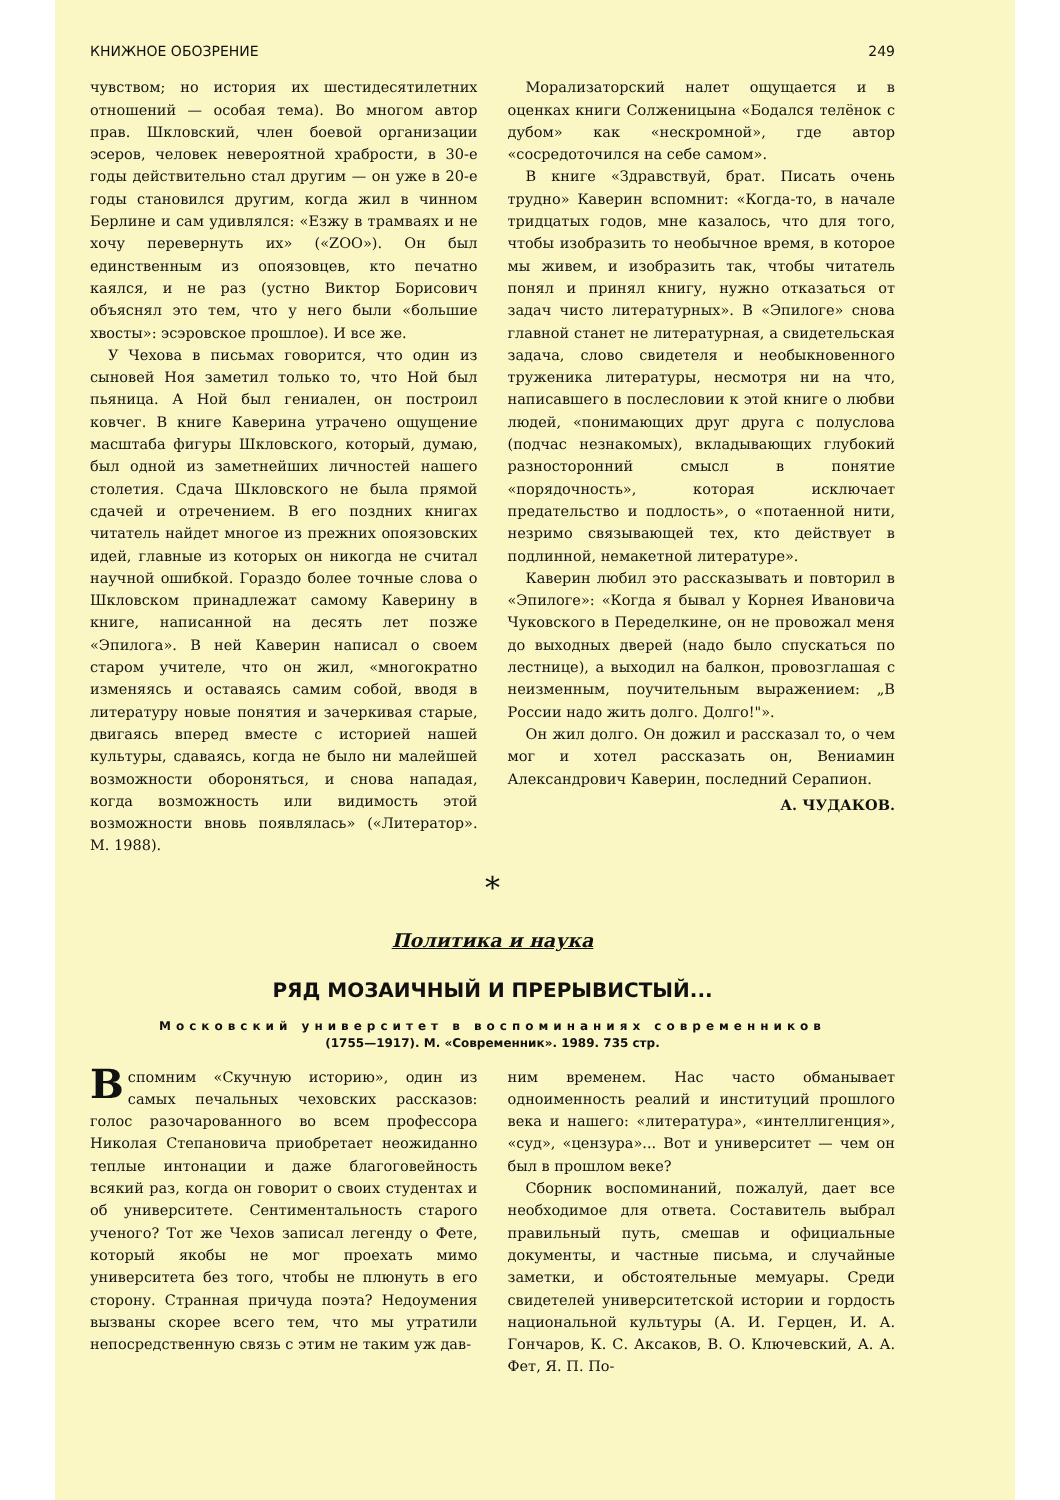КНИЖНОЕ ОБОЗРЕНИЕ 249
чувством; но история их шестидесятилетних отношений — особая тема). Во многом автор прав. Шкловский, член боевой организации эсеров, человек невероятной храбрости, в 30-е годы действительно стал другим — он уже в 20-е годы становился другим, когда жил в чинном Берлине и сам удивлялся: «Езжу в трамваях и не хочу перевернуть их» («ZOO»). Он был единственным из опоязовцев, кто печатно каялся, и не раз (устно Виктор Борисович объяснял это тем, что у него были «большие хвосты»: эсэровское прошлое). И все же.
У Чехова в письмах говорится, что один из сыновей Ноя заметил только то, что Ной был пьяница. А Ной был гениален, он построил ковчег. В книге Каверина утрачено ощущение масштаба фигуры Шкловского, который, думаю, был одной из заметнейших личностей нашего столетия. Сдача Шкловского не была прямой сдачей и отречением. В его поздних книгах читатель найдет многое из прежних опоязовских идей, главные из которых он никогда не считал научной ошибкой. Гораздо более точные слова о Шкловском принадлежат самому Каверину в книге, написанной на десять лет позже «Эпилога». В ней Каверин написал о своем старом учителе, что он жил, «многократно изменяясь и оставаясь самим собой, вводя в литературу новые понятия и зачеркивая старые, двигаясь вперед вместе с историей нашей культуры, сдаваясь, когда не было ни малейшей возможности обороняться, и снова нападая, когда возможность или видимость этой возможности вновь появлялась» («Литератор». М. 1988).
Морализаторский налет ощущается и в оценках книги Солженицына «Бодался телёнок с дубом» как «нескромной», где автор «сосредоточился на себе самом».
В книге «Здравствуй, брат. Писать очень трудно» Каверин вспомнит: «Когда-то, в начале тридцатых годов, мне казалось, что для того, чтобы изобразить то необычное время, в которое мы живем, и изобразить так, чтобы читатель понял и принял книгу, нужно отказаться от задач чисто литературных». В «Эпилоге» снова главной станет не литературная, а свидетельская задача, слово свидетеля и необыкновенного труженика литературы, несмотря ни на что, написавшего в послесловии к этой книге о любви людей, «понимающих друг друга с полуслова (подчас незнакомых), вкладывающих глубокий разносторонний смысл в понятие «порядочность», которая исключает предательство и подлость», о «потаенной нити, незримо связывающей тех, кто действует в подлинной, немакетной литературе».
Каверин любил это рассказывать и повторил в «Эпилоге»: «Когда я бывал у Корнея Ивановича Чуковского в Переделкине, он не провожал меня до выходных дверей (надо было спускаться по лестнице), а выходил на балкон, провозглашая с неизменным, поучительным выражением: „В России надо жить долго. Долго!"».
Он жил долго. Он дожил и рассказал то, о чем мог и хотел рассказать он, Вениамин Александрович Каверин, последний Серапион.
А. ЧУДАКОВ.
*
Политика и наука
РЯД МОЗАИЧНЫЙ И ПРЕРЫВИСТЫЙ...
Московский университет в воспоминаниях современников
(1755—1917). М. «Современник». 1989. 735 стр.
Вспомним «Скучную историю», один из самых печальных чеховских рассказов: голос разочарованного во всем профессора Николая Степановича приобретает неожиданно теплые интонации и даже благоговейность всякий раз, когда он говорит о своих студентах и об университете. Сентиментальность старого ученого? Тот же Чехов записал легенду о Фете, который якобы не мог проехать мимо университета без того, чтобы не плюнуть в его сторону. Странная причуда поэта? Недоумения вызваны скорее всего тем, что мы утратили непосредственную связь с этим не таким уж дав-
ним временем. Нас часто обманывает одноименность реалий и институций прошлого века и нашего: «литература», «интеллигенция», «суд», «цензура»... Вот и университет — чем он был в прошлом веке?
Сборник воспоминаний, пожалуй, дает все необходимое для ответа. Составитель выбрал правильный путь, смешав и официальные документы, и частные письма, и случайные заметки, и обстоятельные мемуары. Среди свидетелей университетской истории и гордость национальной культуры (А. И. Герцен, И. А. Гончаров, К. С. Аксаков, В. О. Ключевский, А. А. Фет, Я. П. По-